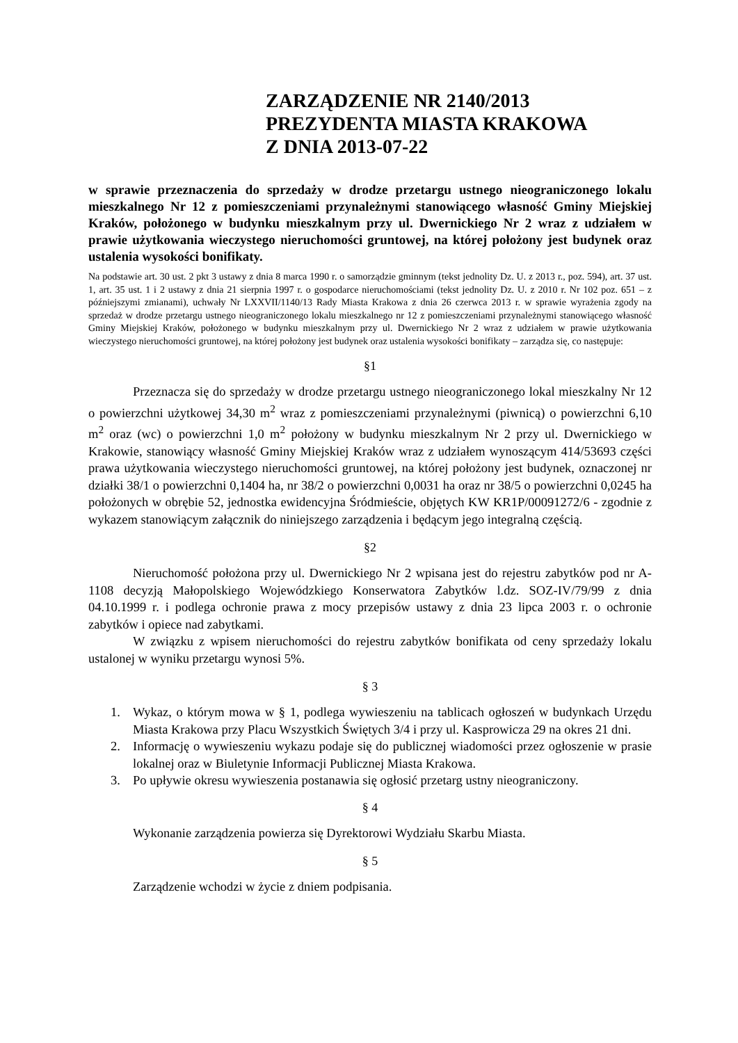ZARZĄDZENIE NR 2140/2013
PREZYDENTA MIASTA KRAKOWA
Z DNIA 2013-07-22
w sprawie przeznaczenia do sprzedaży w drodze przetargu ustnego nieograniczonego lokalu mieszkalnego Nr 12 z pomieszczeniami przynależnymi stanowiącego własność Gminy Miejskiej Kraków, położonego w budynku mieszkalnym przy ul. Dwernickiego Nr 2 wraz z udziałem w prawie użytkowania wieczystego nieruchomości gruntowej, na której położony jest budynek oraz ustalenia wysokości bonifikaty.
Na podstawie art. 30 ust. 2 pkt 3 ustawy z dnia 8 marca 1990 r. o samorządzie gminnym (tekst jednolity Dz. U. z 2013 r., poz. 594), art. 37 ust. 1, art. 35 ust. 1 i 2 ustawy z dnia 21 sierpnia 1997 r. o gospodarce nieruchomościami (tekst jednolity Dz. U. z 2010 r. Nr 102 poz. 651 – z późniejszymi zmianami), uchwały Nr LXXVII/1140/13 Rady Miasta Krakowa z dnia 26 czerwca 2013 r. w sprawie wyrażenia zgody na sprzedaż w drodze przetargu ustnego nieograniczonego lokalu mieszkalnego nr 12 z pomieszczeniami przynależnymi stanowiącego własność Gminy Miejskiej Kraków, położonego w budynku mieszkalnym przy ul. Dwernickiego Nr 2 wraz z udziałem w prawie użytkowania wieczystego nieruchomości gruntowej, na której położony jest budynek oraz ustalenia wysokości bonifikaty – zarządza się, co następuje:
§1
Przeznacza się do sprzedaży w drodze przetargu ustnego nieograniczonego lokal mieszkalny Nr 12 o powierzchni użytkowej 34,30 m<sup>2</sup> wraz z pomieszczeniami przynależnymi (piwnicą) o powierzchni 6,10 m<sup>2</sup> oraz (wc) o powierzchni 1,0 m<sup>2</sup> położony w budynku mieszkalnym Nr 2 przy ul. Dwernickiego w Krakowie, stanowiący własność Gminy Miejskiej Kraków wraz z udziałem wynoszącym 414/53693 części prawa użytkowania wieczystego nieruchomości gruntowej, na której położony jest budynek, oznaczonej nr działki 38/1 o powierzchni 0,1404 ha, nr 38/2 o powierzchni 0,0031 ha oraz nr 38/5 o powierzchni 0,0245 ha położonych w obrębie 52, jednostka ewidencyjna Śródmieście, objętych KW KR1P/00091272/6 - zgodnie z wykazem stanowiącym załącznik do niniejszego zarządzenia i będącym jego integralną częścią.
§2
Nieruchomość położona przy ul. Dwernickiego Nr 2 wpisana jest do rejestru zabytków pod nr A-1108 decyzją Małopolskiego Wojewódzkiego Konserwatora Zabytków l.dz. SOZ-IV/79/99 z dnia 04.10.1999 r. i podlega ochronie prawa z mocy przepisów ustawy z dnia 23 lipca 2003 r. o ochronie zabytków i opiece nad zabytkami.
W związku z wpisem nieruchomości do rejestru zabytków bonifikata od ceny sprzedaży lokalu ustalonej w wyniku przetargu wynosi 5%.
§ 3
1. Wykaz, o którym mowa w § 1, podlega wywieszeniu na tablicach ogłoszeń w budynkach Urzędu Miasta Krakowa przy Placu Wszystkich Świętych 3/4 i przy ul. Kasprowicza 29 na okres 21 dni.
2. Informację o wywieszeniu wykazu podaje się do publicznej wiadomości przez ogłoszenie w prasie lokalnej oraz w Biuletynie Informacji Publicznej Miasta Krakowa.
3. Po upływie okresu wywieszenia postanawia się ogłosić przetarg ustny nieograniczony.
§ 4
Wykonanie zarządzenia powierza się Dyrektorowi Wydziału Skarbu Miasta.
§ 5
Zarządzenie wchodzi w życie z dniem podpisania.